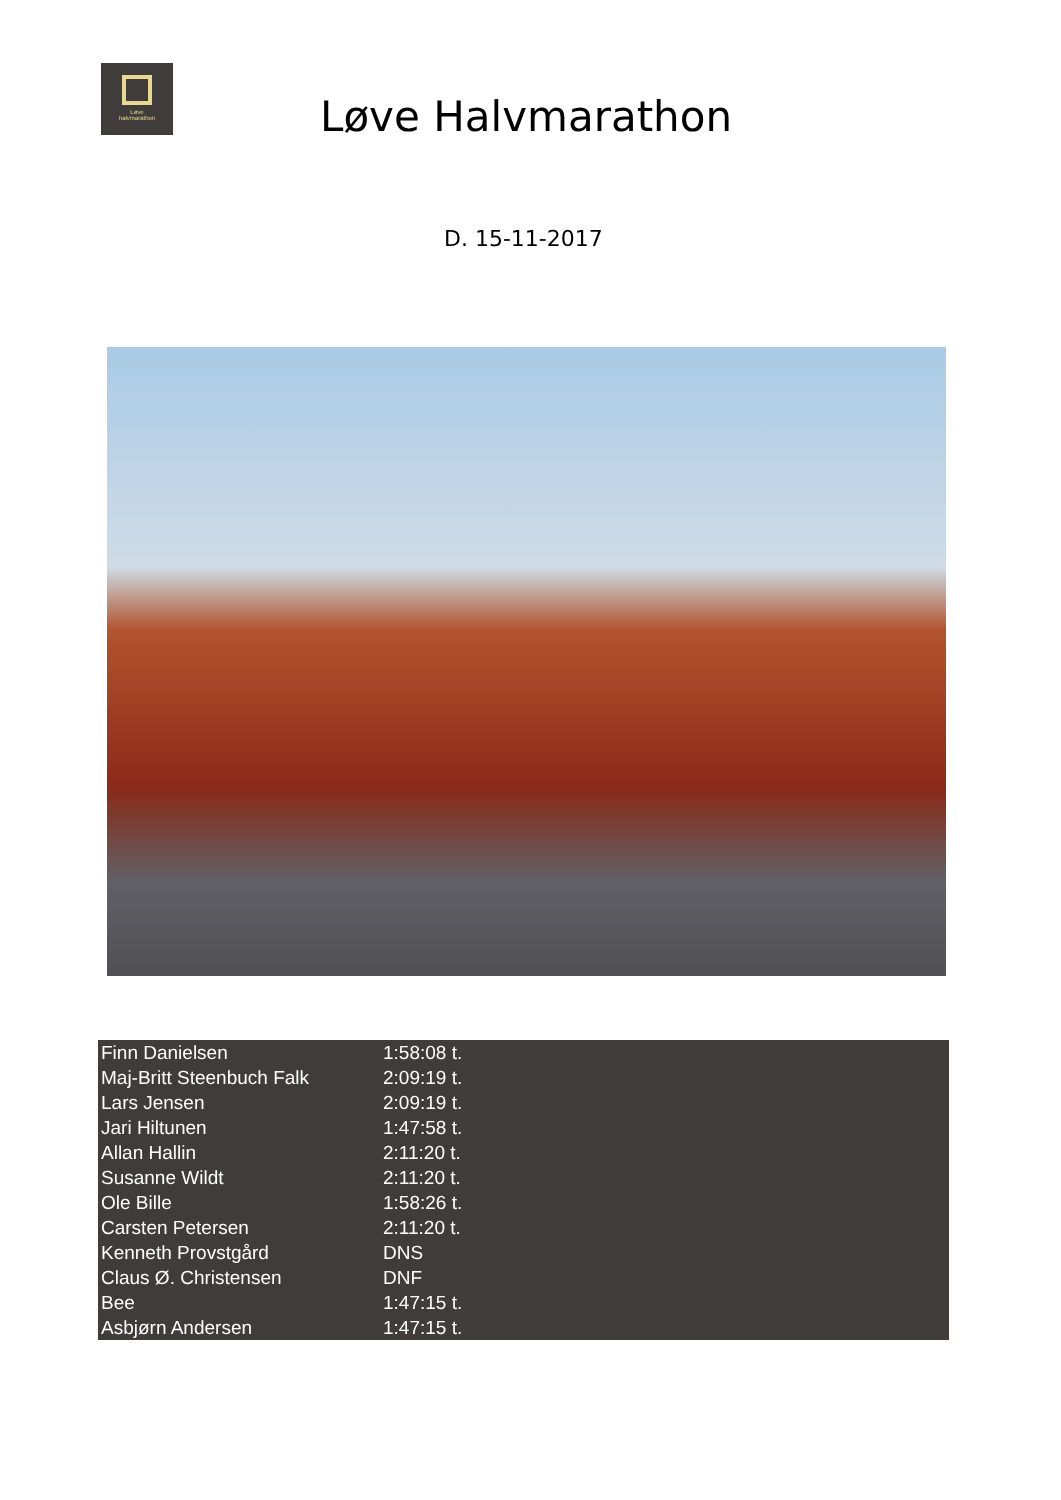Løve
halvmarathon
Løve Halvmarathon
D. 15-11-2017
| Finn Danielsen | 1:58:08 t. |
| Maj-Britt Steenbuch Falk | 2:09:19 t. |
| Lars Jensen | 2:09:19 t. |
| Jari Hiltunen | 1:47:58 t. |
| Allan Hallin | 2:11:20 t. |
| Susanne Wildt | 2:11:20 t. |
| Ole Bille | 1:58:26 t. |
| Carsten Petersen | 2:11:20 t. |
| Kenneth Provstgård | DNS |
| Claus Ø. Christensen | DNF |
| Bee | 1:47:15 t. |
| Asbjørn Andersen | 1:47:15 t. |